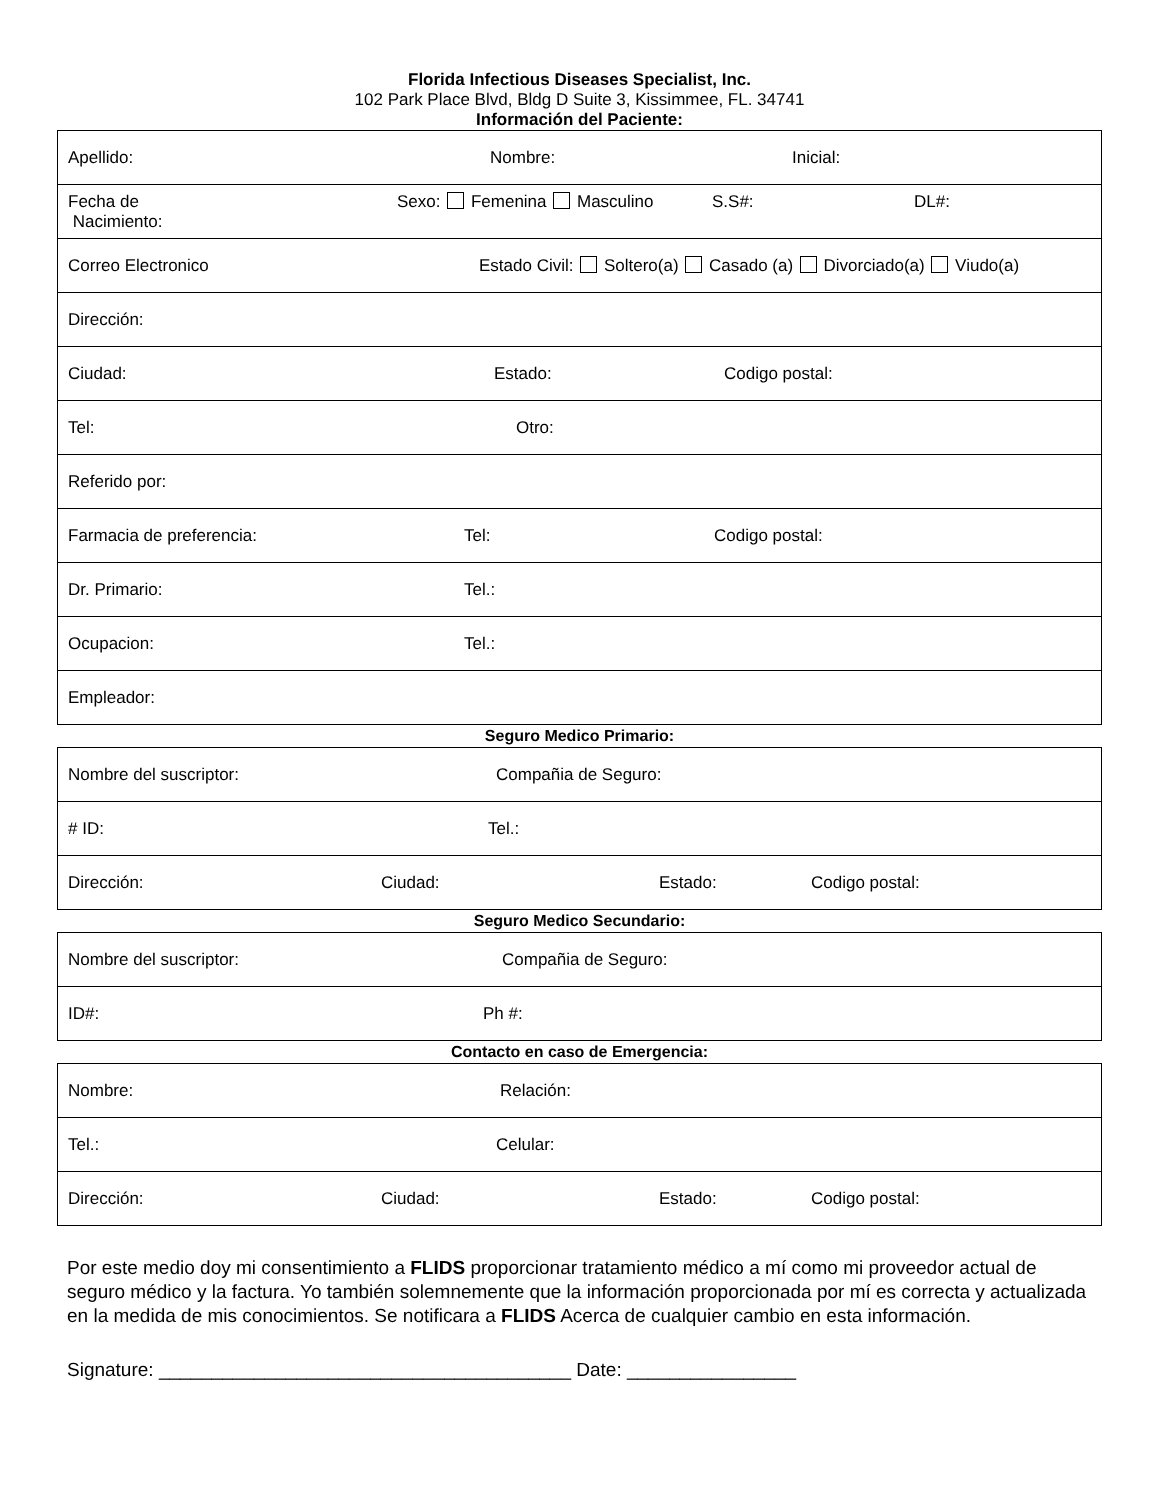Florida Infectious Diseases Specialist, Inc.
102 Park Place Blvd, Bldg D Suite 3, Kissimmee, FL. 34741
Información del Paciente:
| Apellido: Nombre: Inicial: |
| Fecha de Nacimiento: Sexo: Femenina Masculino S.S#: DL#: |
| Correo Electronico Estado Civil: Soltero(a) Casado (a) Divorciado(a) Viudo(a) |
| Dirección: |
| Ciudad: Estado: Codigo postal: |
| Tel: Otro: |
| Referido por: |
| Farmacia de preferencia: Tel: Codigo postal: |
| Dr. Primario: Tel.: |
| Ocupacion: Tel.: |
| Empleador: |
Seguro Medico Primario:
| Nombre del suscriptor: Compañia de Seguro: |
| # ID: Tel.: |
| Dirección: Ciudad: Estado: Codigo postal: |
Seguro Medico Secundario:
| Nombre del suscriptor: Compañia de Seguro: |
| ID#: Ph #: |
Contacto en caso de Emergencia:
| Nombre: Relación: |
| Tel.: Celular: |
| Dirección: Ciudad: Estado: Codigo postal: |
Por este medio doy mi consentimiento a FLIDS proporcionar tratamiento médico a mí como mi proveedor actual de seguro médico y la factura. Yo también solemnemente que la información proporcionada por mí es correcta y actualizada en la medida de mis conocimientos. Se notificara a FLIDS Acerca de cualquier cambio en esta información.
Signature: _______________________________________ Date: ________________